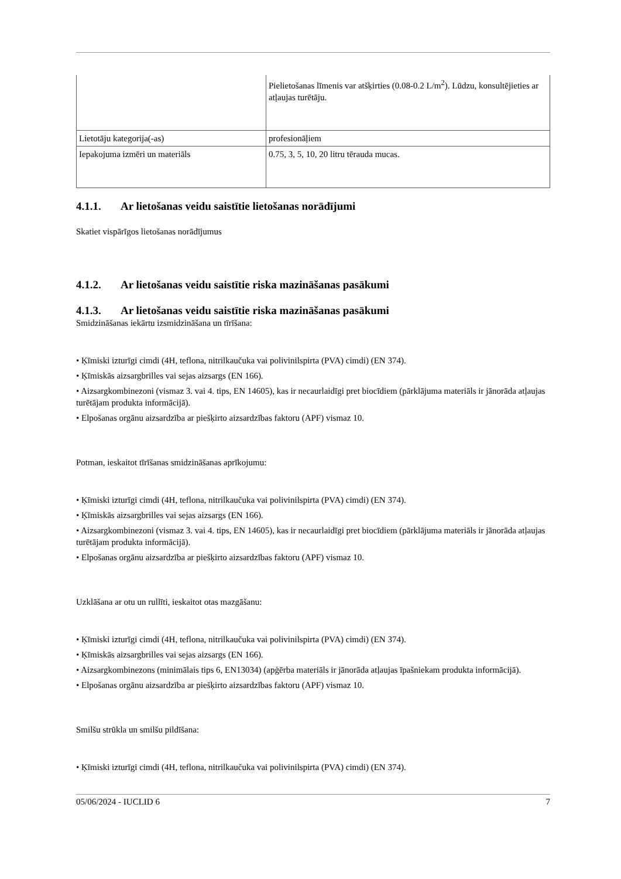| | Pielietošanas līmenis var atšķirties (0.08-0.2 L/m<sup>2</sup>). Lūdzu, konsultējieties ar atļaujas turētāju. |
| Lietotāju kategorija(-as) | profesionāļiem |
| Iepakojuma izmēri un materiāls | 0.75, 3, 5, 10, 20 litru tērauda mucas. |
4.1.1. Ar lietošanas veidu saistītie lietošanas norādījumi
Skatiet vispārīgos lietošanas norādījumus
4.1.2. Ar lietošanas veidu saistītie riska mazināšanas pasākumi
4.1.3. Ar lietošanas veidu saistītie riska mazināšanas pasākumi
Smidzināšanas iekārtu izsmidzināšana un tīrīšana:
• Ķīmiski izturīgi cimdi (4H, teflona, nitrilkaučuka vai polivinilspirta (PVA) cimdi) (EN 374).
• Ķīmiskās aizsargbrilles vai sejas aizsargs (EN 166).
• Aizsargkombinezoni (vismaz 3. vai 4. tips, EN 14605), kas ir necaurlaidīgi pret biocīdiem (pārklājuma materiāls ir jānorāda atļaujas turētājam produkta informācijā).
• Elpošanas orgānu aizsardzība ar piešķirto aizsardzības faktoru (APF) vismaz 10.
Potman, ieskaitot tīrīšanas smidzināšanas aprīkojumu:
• Ķīmiski izturīgi cimdi (4H, teflona, nitrilkaučuka vai polivinilspirta (PVA) cimdi) (EN 374).
• Ķīmiskās aizsargbrilles vai sejas aizsargs (EN 166).
• Aizsargkombinezoni (vismaz 3. vai 4. tips, EN 14605), kas ir necaurlaidīgi pret biocīdiem (pārklājuma materiāls ir jānorāda atļaujas turētājam produkta informācijā).
• Elpošanas orgānu aizsardzība ar piešķirto aizsardzības faktoru (APF) vismaz 10.
Uzklāšana ar otu un rullīti, ieskaitot otas mazgāšanu:
• Ķīmiski izturīgi cimdi (4H, teflona, nitrilkaučuka vai polivinilspirta (PVA) cimdi) (EN 374).
• Ķīmiskās aizsargbrilles vai sejas aizsargs (EN 166).
• Aizsargkombinezons (minimālais tips 6, EN13034) (apģērba materiāls ir jānorāda atļaujas īpašniekam produkta informācijā).
• Elpošanas orgānu aizsardzība ar piešķirto aizsardzības faktoru (APF) vismaz 10.
Smilšu strūkla un smilšu pildīšana:
• Ķīmiski izturīgi cimdi (4H, teflona, nitrilkaučuka vai polivinilspirta (PVA) cimdi) (EN 374).
05/06/2024 - IUCLID 6 7